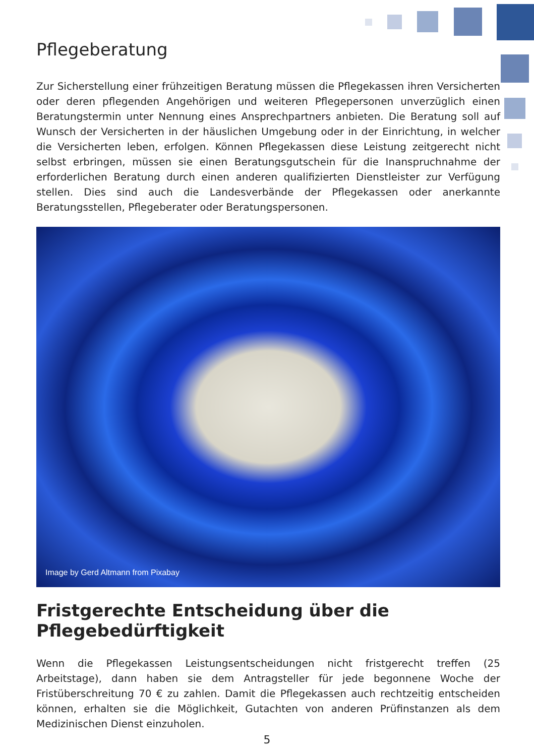Pflegeberatung
Zur Sicherstellung einer frühzeitigen Beratung müssen die Pflegekassen ihren Versicherten oder deren pflegenden Angehörigen und weiteren Pflegepersonen unverzüglich einen Beratungstermin unter Nennung eines Ansprechpartners anbieten. Die Beratung soll auf Wunsch der Versicherten in der häuslichen Umgebung oder in der Einrichtung, in welcher die Versicherten leben, erfolgen. Können Pflegekassen diese Leistung zeitgerecht nicht selbst erbringen, müssen sie einen Beratungsgutschein für die Inanspruchnahme der erforderlichen Beratung durch einen anderen qualifizierten Dienstleister zur Verfügung stellen. Dies sind auch die Landesverbände der Pflegekassen oder anerkannte Beratungsstellen, Pflegeberater oder Beratungspersonen.
Image by Gerd Altmann from Pixabay
Fristgerechte Entscheidung über die Pflegebedürftigkeit
Wenn die Pflegekassen Leistungsentscheidungen nicht fristgerecht treffen (25 Arbeitstage), dann haben sie dem Antragsteller für jede begonnene Woche der Fristüberschreitung 70 € zu zahlen. Damit die Pflegekassen auch rechtzeitig entscheiden können, erhalten sie die Möglichkeit, Gutachten von anderen Prüfinstanzen als dem Medizinischen Dienst einzuholen.
5